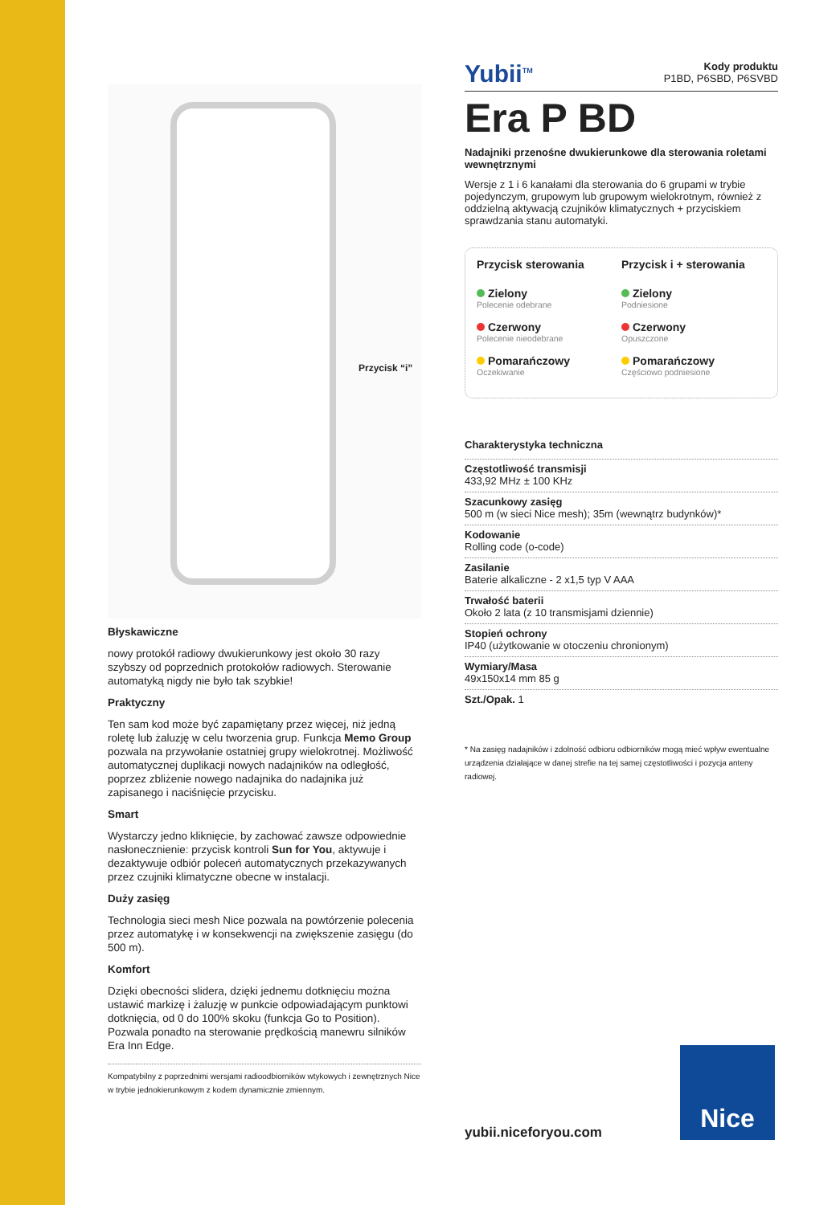Przycisk “i”
Błyskawiczne
nowy protokół radiowy dwukierunkowy jest około 30 razy szybszy od poprzednich protokołów radiowych. Sterowanie automatyką nigdy nie było tak szybkie!
Praktyczny
Ten sam kod może być zapamiętany przez więcej, niż jedną roletę lub żaluzję w celu tworzenia grup. Funkcja Memo Group pozwala na przywołanie ostatniej grupy wielokrotnej. Możliwość automatycznej duplikacji nowych nadajników na odległość, poprzez zbliżenie nowego nadajnika do nadajnika już zapisanego i naciśnięcie przycisku.
Smart
Wystarczy jedno kliknięcie, by zachować zawsze odpowiednie nasłonecznienie: przycisk kontroli Sun for You, aktywuje i dezaktywuje odbiór poleceń automatycznych przekazywanych przez czujniki klimatyczne obecne w instalacji.
Duży zasięg
Technologia sieci mesh Nice pozwala na powtórzenie polecenia przez automatykę i w konsekwencji na zwiększenie zasięgu (do 500 m).
Komfort
Dzięki obecności slidera, dzięki jednemu dotknięciu można ustawić markizę i żaluzję w punkcie odpowiadającym punktowi dotknięcia, od 0 do 100% skoku (funkcja Go to Position). Pozwala ponadto na sterowanie prędkością manewru silników Era Inn Edge.
Kompatybilny z poprzednimi wersjami radioodbiorników wtykowych i zewnętrznych Nice w trybie jednokierunkowym z kodem dynamicznie zmiennym.
Yubii<sup>TM</sup> Kody produktu
P1BD, P6SBD, P6SVBD
Era P BD
Nadajniki przenośne dwukierunkowe dla sterowania roletami wewnętrznymi
Wersje z 1 i 6 kanałami dla sterowania do 6 grupami w trybie pojedynczym, grupowym lub grupowym wielokrotnym, również z oddzielną aktywacją czujników klimatycznych + przyciskiem sprawdzania stanu automatyki.
Przycisk sterowania
Zielony
Polecenie odebrane
Czerwony
Polecenie nieodebrane
Pomarańczowy
Oczekiwanie
Przycisk i + sterowania
Zielony
Podniesione
Czerwony
Opuszczone
Pomarańczowy
Częściowo podniesione
Charakterystyka techniczna
Częstotliwość transmisji
433,92 MHz ± 100 KHz
Szacunkowy zasięg
500 m (w sieci Nice mesh); 35m (wewnątrz budynków)*
Kodowanie
Rolling code (o-code)
Zasilanie
Baterie alkaliczne - 2 x1,5 typ V AAA
Trwałość baterii
Około 2 lata (z 10 transmisjami dziennie)
Stopień ochrony
IP40 (użytkowanie w otoczeniu chronionym)
Wymiary/Masa
49x150x14 mm 85 g
Szt./Opak. 1
* Na zasięg nadajników i zdolność odbioru odbiorników mogą mieć wpływ ewentualne urządzenia działające w danej strefie na tej samej częstotliwości i pozycja anteny radiowej.
yubii.niceforyou.com
Nice